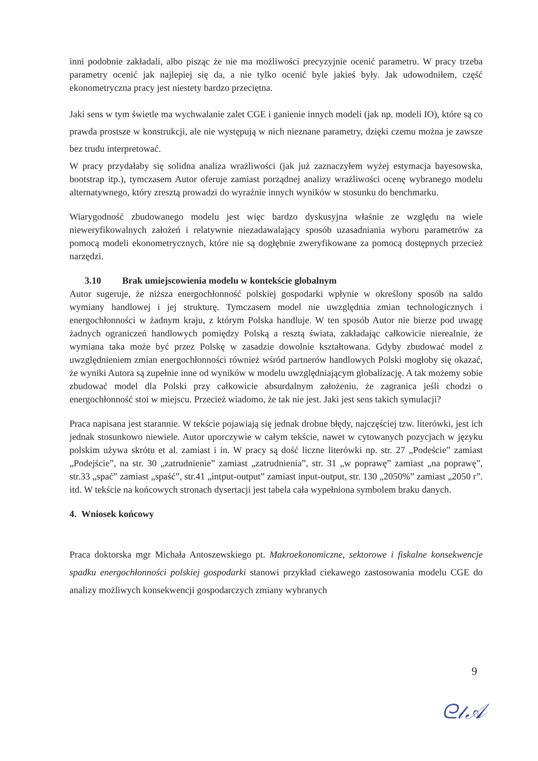inni podobnie zakładali, albo pisząc że nie ma możliwości precyzyjnie ocenić parametru. W pracy trzeba parametry ocenić jak najlepiej się da, a nie tylko ocenić byle jakieś były. Jak udowodniłem, część ekonometryczna pracy jest niestety bardzo przeciętna.
Jaki sens w tym świetle ma wychwalanie zalet CGE i ganienie innych modeli (jak np. modeli IO), które są co prawda prostsze w konstrukcji, ale nie występują w nich nieznane parametry, dzięki czemu można je zawsze bez trudu interpretować.
W pracy przydałaby się solidna analiza wrażliwości (jak już zaznaczyłem wyżej estymacja bayesowska, bootstrap itp.), tymczasem Autor oferuje zamiast porządnej analizy wrażliwości ocenę wybranego modelu alternatywnego, który zresztą prowadzi do wyraźnie innych wyników w stosunku do benchmarku.
Wiarygodność zbudowanego modelu jest więc bardzo dyskusyjna właśnie ze względu na wiele nieweryfikowalnych założeń i relatywnie niezadawalający sposób uzasadniania wyboru parametrów za pomocą modeli ekonometrycznych, które nie są dogłębnie zweryfikowane za pomocą dostępnych przecież narzędzi.
3.10 Brak umiejscowienia modelu w kontekście globalnym
Autor sugeruje, że niższa energochłonność polskiej gospodarki wpłynie w określony sposób na saldo wymiany handlowej i jej strukturę. Tymczasem model nie uwzględnia zmian technologicznych i energochłonności w żadnym kraju, z którym Polska handluje. W ten sposób Autor nie bierze pod uwagę żadnych ograniczeń handlowych pomiędzy Polską a resztą świata, zakładając całkowicie nierealnie, że wymiana taka może być przez Polskę w zasadzie dowolnie kształtowana. Gdyby zbudować model z uwzględnieniem zmian energochłonności również wśród partnerów handlowych Polski mogłoby się okazać, że wyniki Autora są zupełnie inne od wyników w modelu uwzględniającym globalizację. A tak możemy sobie zbudować model dla Polski przy całkowicie absurdalnym założeniu, że zagranica jeśli chodzi o energochłonność stoi w miejscu. Przecież wiadomo, że tak nie jest. Jaki jest sens takich symulacji?
Praca napisana jest starannie. W tekście pojawiają się jednak drobne błędy, najczęściej tzw. literówki, jest ich jednak stosunkowo niewiele. Autor uporczywie w całym tekście, nawet w cytowanych pozycjach w języku polskim używa skrótu et al. zamiast i in. W pracy są dość liczne literówki np. str. 27 „Podeście” zamiast „Podejście”, na str. 30 „zatrudnienie” zamiast „zatrudnienia”, str. 31 „w poprawę” zamiast „na poprawę”, str.33 „spać” zamiast „spaść”, str.41 „intput-output” zamiast input-output, str. 130 „2050%” zamiast „2050 r”. itd. W tekście na końcowych stronach dysertacji jest tabela cała wypełniona symbolem braku danych.
4. Wniosek końcowy
Praca doktorska mgr Michała Antoszewskiego pt. Makroekonomiczne, sektorowe i fiskalne konsekwencje spadku energochłonności polskiej gospodarki stanowi przykład ciekawego zastosowania modelu CGE do analizy możliwych konsekwencji gospodarczych zmiany wybranych
9
ᘓ𝓁𝒜